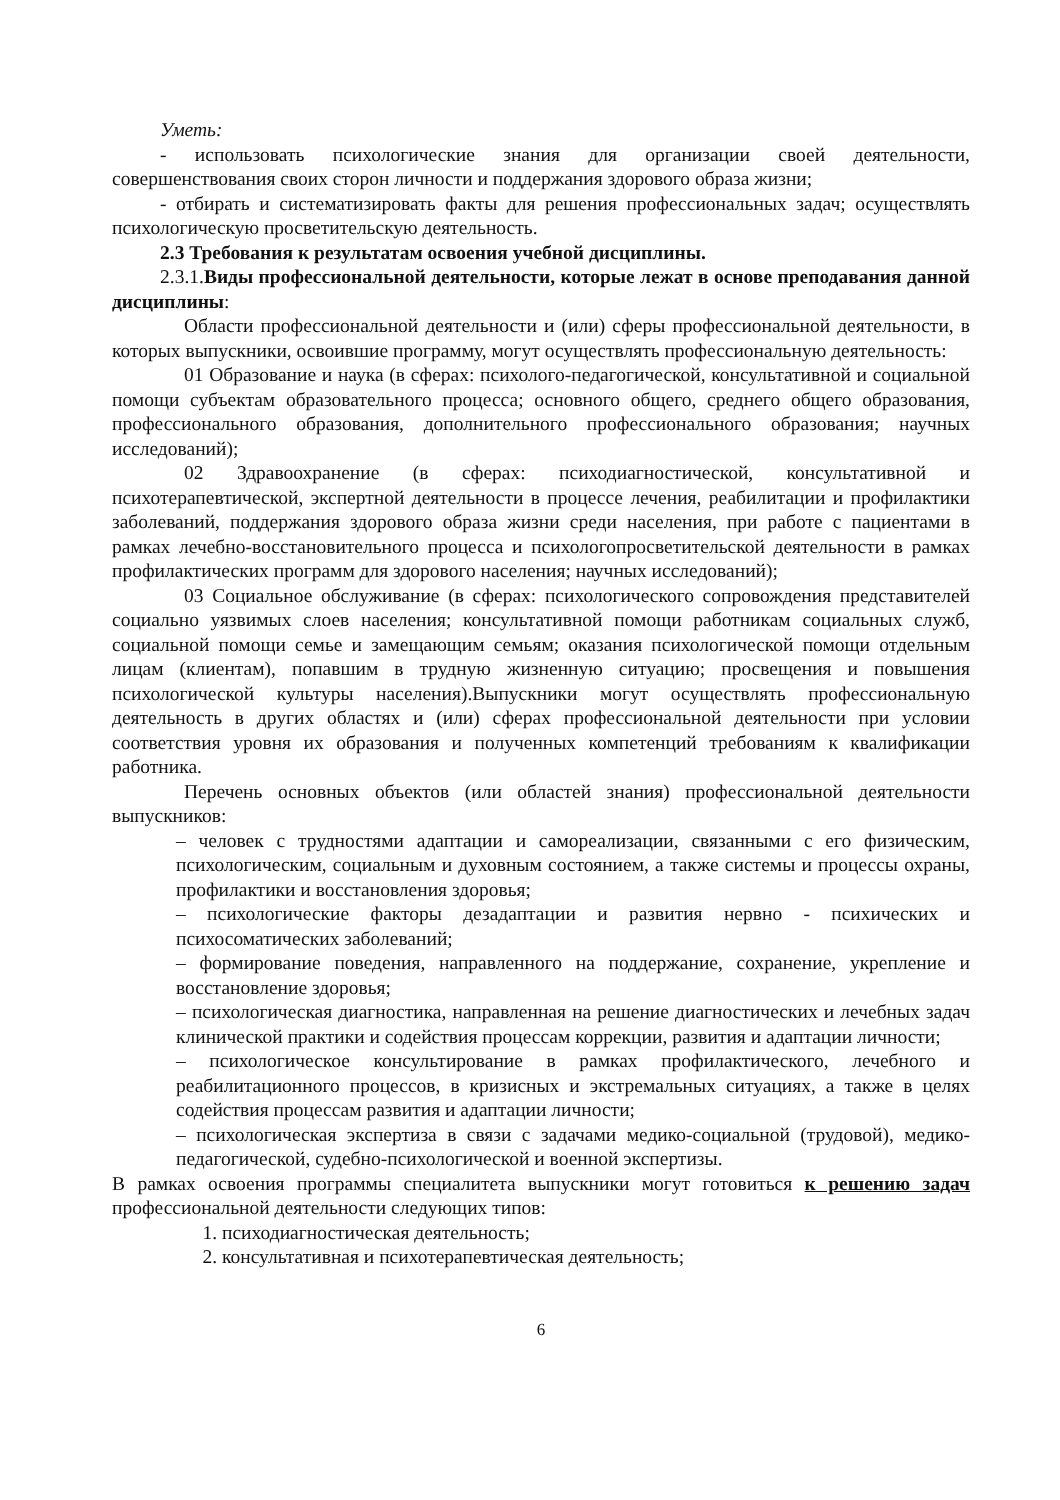Уметь:
- использовать психологические знания для организации своей деятельности, совершенствования своих сторон личности и поддержания здорового образа жизни;
- отбирать и систематизировать факты для решения профессиональных задач; осуществлять психологическую просветительскую деятельность.
2.3 Требования к результатам освоения учебной дисциплины.
2.3.1.Виды профессиональной деятельности, которые лежат в основе преподавания данной дисциплины:
Области профессиональной деятельности и (или) сферы профессиональной деятельности, в которых выпускники, освоившие программу, могут осуществлять профессиональную деятельность:
01 Образование и наука (в сферах: психолого-педагогической, консультативной и социальной помощи субъектам образовательного процесса; основного общего, среднего общего образования, профессионального образования, дополнительного профессионального образования; научных исследований);
02 Здравоохранение (в сферах: психодиагностической, консультативной и психотерапевтической, экспертной деятельности в процессе лечения, реабилитации и профилактики заболеваний, поддержания здорового образа жизни среди населения, при работе с пациентами в рамках лечебно-восстановительного процесса и психологопросветительской деятельности в рамках профилактических программ для здорового населения; научных исследований);
03 Социальное обслуживание (в сферах: психологического сопровождения представителей социально уязвимых слоев населения; консультативной помощи работникам социальных служб, социальной помощи семье и замещающим семьям; оказания психологической помощи отдельным лицам (клиентам), попавшим в трудную жизненную ситуацию; просвещения и повышения психологической культуры населения).Выпускники могут осуществлять профессиональную деятельность в других областях и (или) сферах профессиональной деятельности при условии соответствия уровня их образования и полученных компетенций требованиям к квалификации работника.
Перечень основных объектов (или областей знания) профессиональной деятельности выпускников:
– человек с трудностями адаптации и самореализации, связанными с его физическим, психологическим, социальным и духовным состоянием, а также системы и процессы охраны, профилактики и восстановления здоровья;
– психологические факторы дезадаптации и развития нервно - психических и психосоматических заболеваний;
– формирование поведения, направленного на поддержание, сохранение, укрепление и восстановление здоровья;
– психологическая диагностика, направленная на решение диагностических и лечебных задач клинической практики и содействия процессам коррекции, развития и адаптации личности;
– психологическое консультирование в рамках профилактического, лечебного и реабилитационного процессов, в кризисных и экстремальных ситуациях, а также в целях содействия процессам развития и адаптации личности;
– психологическая экспертиза в связи с задачами медико-социальной (трудовой), медико-педагогической, судебно-психологической и военной экспертизы.
В рамках освоения программы специалитета выпускники могут готовиться к решению задач профессиональной деятельности следующих типов:
1. психодиагностическая деятельность;
2. консультативная и психотерапевтическая деятельность;
6